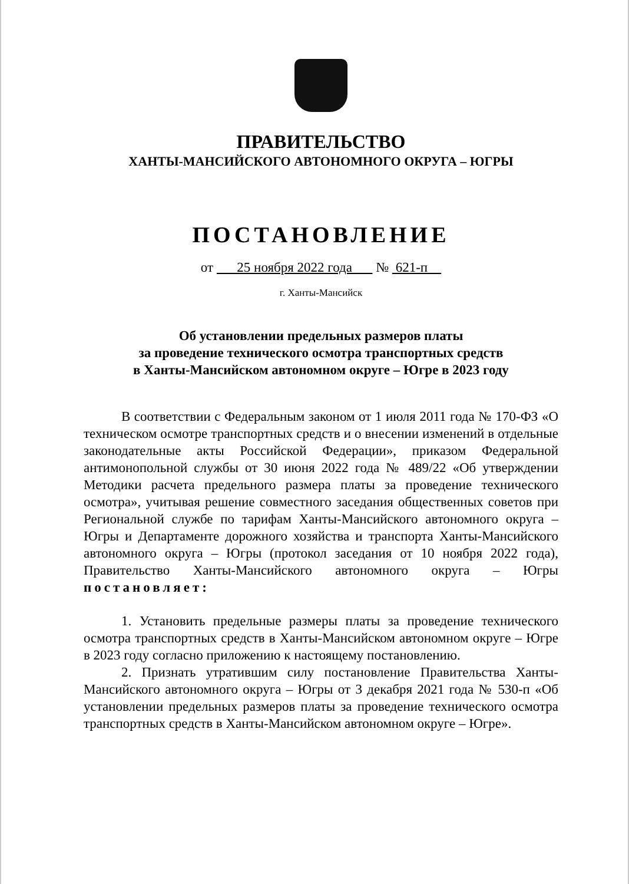ПРАВИТЕЛЬСТВО
ХАНТЫ-МАНСИЙСКОГО АВТОНОМНОГО ОКРУГА – ЮГРЫ
ПОСТАНОВЛЕНИЕ
от 25 ноября 2022 года № 621-п
г. Ханты-Мансийск
Об установлении предельных размеров платы
за проведение технического осмотра транспортных средств
в Ханты-Мансийском автономном округе – Югре в 2023 году
В соответствии с Федеральным законом от 1 июля 2011 года № 170-ФЗ «О техническом осмотре транспортных средств и о внесении изменений в отдельные законодательные акты Российской Федерации», приказом Федеральной антимонопольной службы от 30 июня 2022 года № 489/22 «Об утверждении Методики расчета предельного размера платы за проведение технического осмотра», учитывая решение совместного заседания общественных советов при Региональной службе по тарифам Ханты-Мансийского автономного округа – Югры и Департаменте дорожного хозяйства и транспорта Ханты-Мансийского автономного округа – Югры (протокол заседания от 10 ноября 2022 года), Правительство Ханты-Мансийского автономного округа – Югры постановляет:
1. Установить предельные размеры платы за проведение технического осмотра транспортных средств в Ханты-Мансийском автономном округе – Югре в 2023 году согласно приложению к настоящему постановлению.
2. Признать утратившим силу постановление Правительства Ханты-Мансийского автономного округа – Югры от 3 декабря 2021 года № 530-п «Об установлении предельных размеров платы за проведение технического осмотра транспортных средств в Ханты-Мансийском автономном округе – Югре».